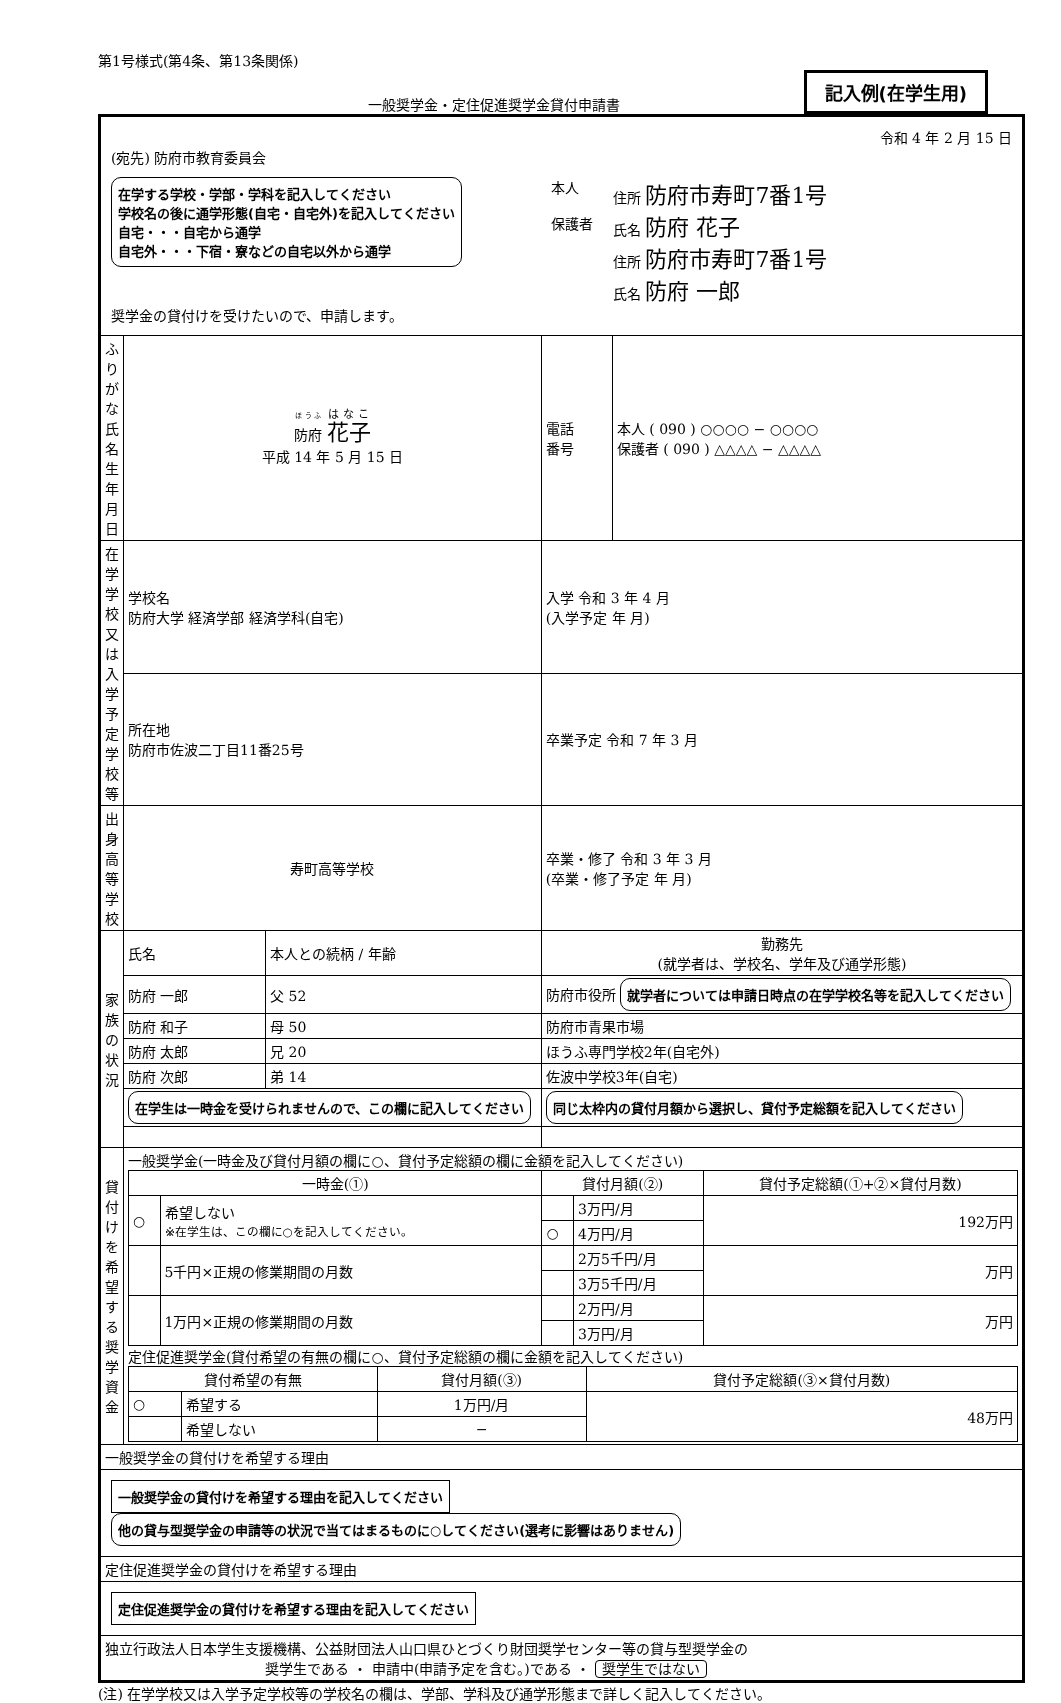第1号様式(第4条、第13条関係)
一般奨学金・定住促進奨学金貸付申請書
記入例(在学生用)
| 令和 4 年 2 月 15 日 (宛先) 防府市教育委員会 在学する学校・学部・学科を記入してください 学校名の後に通学形態(自宅・自宅外)を記入してください 自宅・・・自宅から通学 自宅外・・・下宿・寮などの自宅以外から通学 本人 保護者 住所 防府市寿町7番1号 氏名 防府 花子 住所 防府市寿町7番1号 氏名 防府 一郎 奨学金の貸付けを受けたいので、申請します。 | | | | |
| ふりがな 氏名 生年月日 | 防府 花子 平成 14 年 5 月 15 日 | | 電話 番号 | 本人 ( 090 ) ○○○○ − ○○○○ 保護者 ( 090 ) △△△△ − △△△△ |
| 在学学校又は入学予定学校等 | 学校名 防府大学 経済学部 経済学科(自宅) | | 入学 令和 3 年 4 月 (入学予定 年 月) | |
| | 所在地 防府市佐波二丁目11番25号 | | 卒業予定 令和 7 年 3 月 | |
| 出身 高等学校 | 寿町高等学校 | | 卒業・修了 令和 3 年 3 月 (卒業・修了予定 年 月) | |
| 家族の状況 | 氏名 | 本人との続柄 / 年齢 | 勤務先 (就学者は、学校名、学年及び通学形態) | |
| | 防府 一郎 | 父 52 | 防府市役所 就学者については申請日時点の在学学校名等を記入してください | |
| | 防府 和子 | 母 50 | 防府市青果市場 | |
| | 防府 太郎 | 兄 20 | ほうふ専門学校2年(自宅外) | |
| | 防府 次郎 | 弟 14 | 佐波中学校3年(自宅) | |
| | 在学生は一時金を受けられませんので、この欄に記入してください | | 同じ太枠内の貸付月額から選択し、貸付予定総額を記入してください | |
| 貸付けを希望する奨学資金 | 一般奨学金(一時金及び貸付月額の欄に○、貸付予定総額の欄に金額を記入してください) / 一時金(①) / / 貸付月額(②) / / 貸付予定総額(①+②×貸付月数) / / --- / --- / --- / --- / --- / / ○ / 希望しない ※在学生は、この欄に○を記入してください。 / / 3万円/月 / 192万円 / / / / ○ / 4万円/月 / / / / 5千円×正規の修業期間の月数 / / 2万5千円/月 / 万円 / / / / / 3万5千円/月 / / / / 1万円×正規の修業期間の月数 / / 2万円/月 / 万円 / / / / / 3万円/月 / / 定住促進奨学金(貸付希望の有無の欄に○、貸付予定総額の欄に金額を記入してください) / 貸付希望の有無 / / 貸付月額(③) / 貸付予定総額(③×貸付月数) / / --- / --- / --- / --- / / ○ / 希望する / 1万円/月 / 48万円 / / / 希望しない / − / / | | | |
| 一般奨学金の貸付けを希望する理由 | | | | |
| 一般奨学金の貸付けを希望する理由を記入してください 他の貸与型奨学金の申請等の状況で当てはまるものに○してください(選考に影響はありません) | | | | |
| 定住促進奨学金の貸付けを希望する理由 | | | | |
| 定住促進奨学金の貸付けを希望する理由を記入してください | | | | |
| 独立行政法人日本学生支援機構、公益財団法人山口県ひとづくり財団奨学センター等の貸与型奨学金の 奨学生である ・ 申請中(申請予定を含む。)である ・ 奨学生ではない | | | | |
(注) 在学学校又は入学予定学校等の学校名の欄は、学部、学科及び通学形態まで詳しく記入してください。